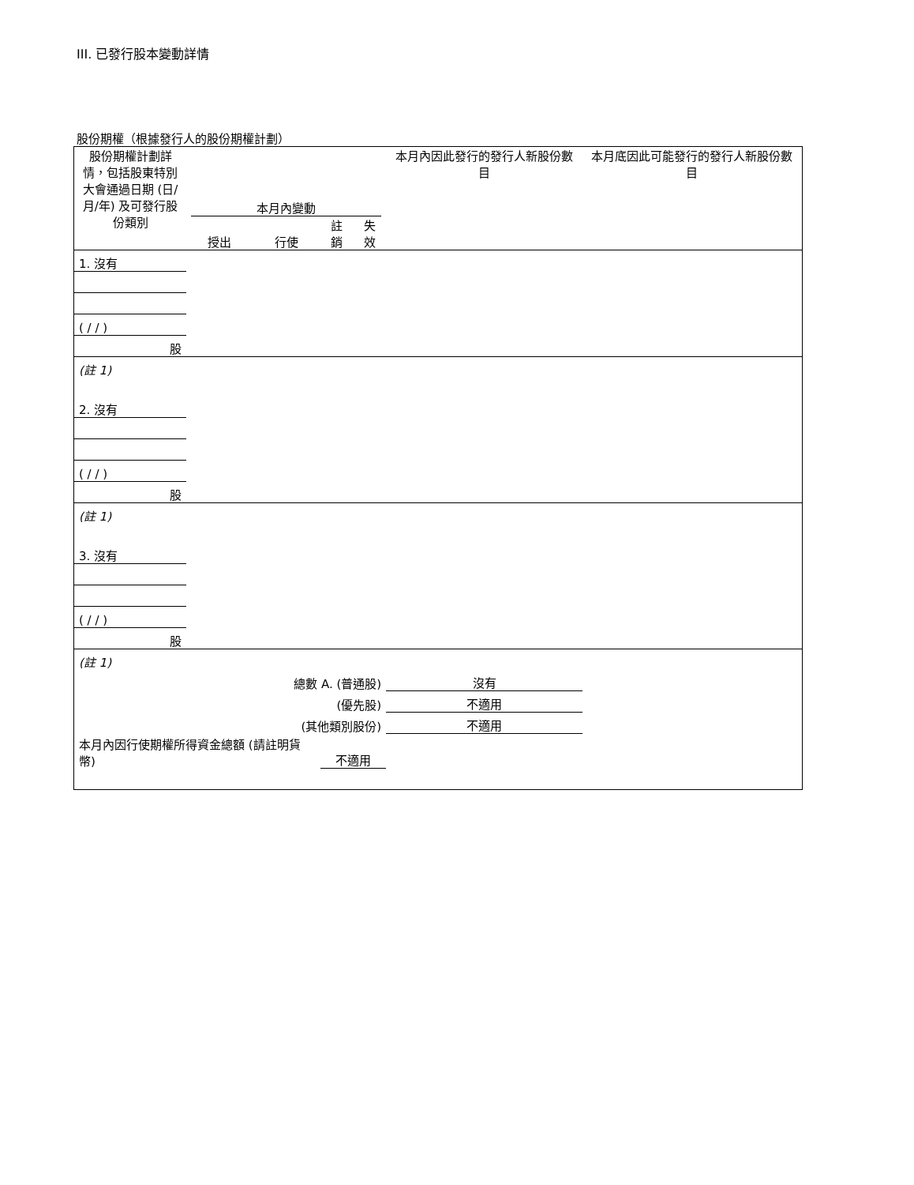III. 已發行股本變動詳情
股份期權（根據發行人的股份期權計劃）
| 股份期權計劃詳情，包括股東特別大會通過日期 (日/月/年) 及可發行股份類別 | 本月內變動 | | | | 本月內因此發行的發行人新股份數目 | 本月底因此可能發行的發行人新股份數目 |
| | 授出 | 行使 | 註銷 | 失效 | | |
| 1. 沒有 | | | | | | |
| ( / / ) | | | | | | |
| 股 | | | | | | |
| (註 1) | | | | | | |
| 2. 沒有 | | | | | | |
| ( / / ) | | | | | | |
| 股 | | | | | | |
| (註 1) | | | | | | |
| 3. 沒有 | | | | | | |
| ( / / ) | | | | | | |
| 股 | | | | | | |
| (註 1) | | | | | | |
| 總數 A. (普通股) | | | | | 沒有 | |
| (優先股) | | | | | 不適用 | |
| (其他類別股份) | | | | | 不適用 | |
| 本月內因行使期權所得資金總額 (請註明貨幣) | | | 不適用 | | | |